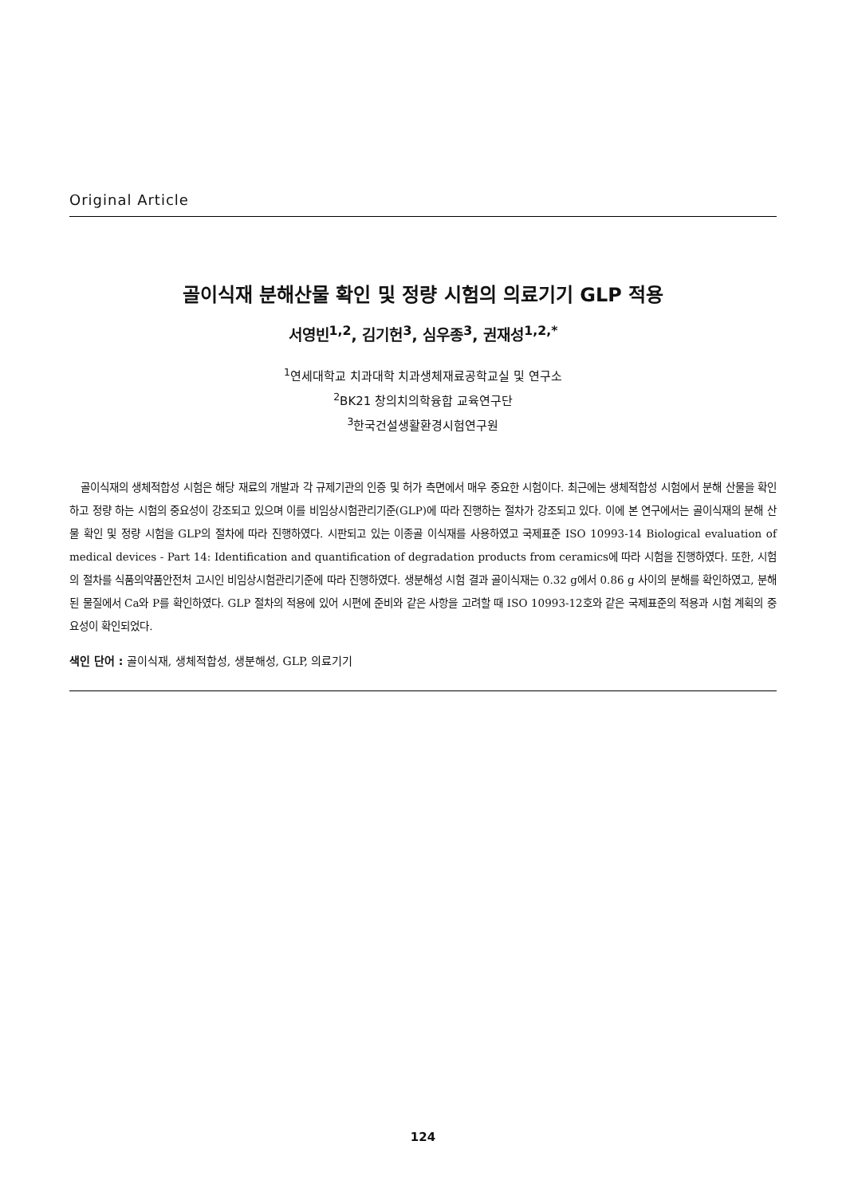Original Article
골이식재 분해산물 확인 및 정량 시험의 의료기기 GLP 적용
서영빈<sup>1,2</sup>, 김기헌<sup>3</sup>, 심우종<sup>3</sup>, 권재성<sup>1,2,*</sup>
<sup>1</sup> 연세대학교 치과대학 치과생체재료공학교실 및 연구소
<sup>2</sup> BK21 창의치의학융합 교육연구단
<sup>3</sup> 한국건설생활환경시험연구원
골이식재의 생체적합성 시험은 해당 재료의 개발과 각 규제기관의 인증 및 허가 측면에서 매우 중요한 시험이다. 최근에는 생체적합성 시험에서 분해 산물을 확인하고 정량 하는 시험의 중요성이 강조되고 있으며 이를 비임상시험관리기준(GLP)에 따라 진행하는 절차가 강조되고 있다. 이에 본 연구에서는 골이식재의 분해 산물 확인 및 정량 시험을 GLP의 절차에 따라 진행하였다. 시판되고 있는 이종골 이식재를 사용하였고 국제표준 ISO 10993-14 Biological evaluation of medical devices - Part 14: Identification and quantification of degradation products from ceramics에 따라 시험을 진행하였다. 또한, 시험의 절차를 식품의약품안전처 고시인 비임상시험관리기준에 따라 진행하였다. 생분해성 시험 결과 골이식재는 0.32 g에서 0.86 g 사이의 분해를 확인하였고, 분해된 물질에서 Ca와 P를 확인하였다. GLP 절차의 적용에 있어 시편에 준비와 같은 사항을 고려할 때 ISO 10993-12호와 같은 국제표준의 적용과 시험 계획의 중요성이 확인되었다.
색인 단어 : 골이식재, 생체적합성, 생분해성, GLP, 의료기기
124